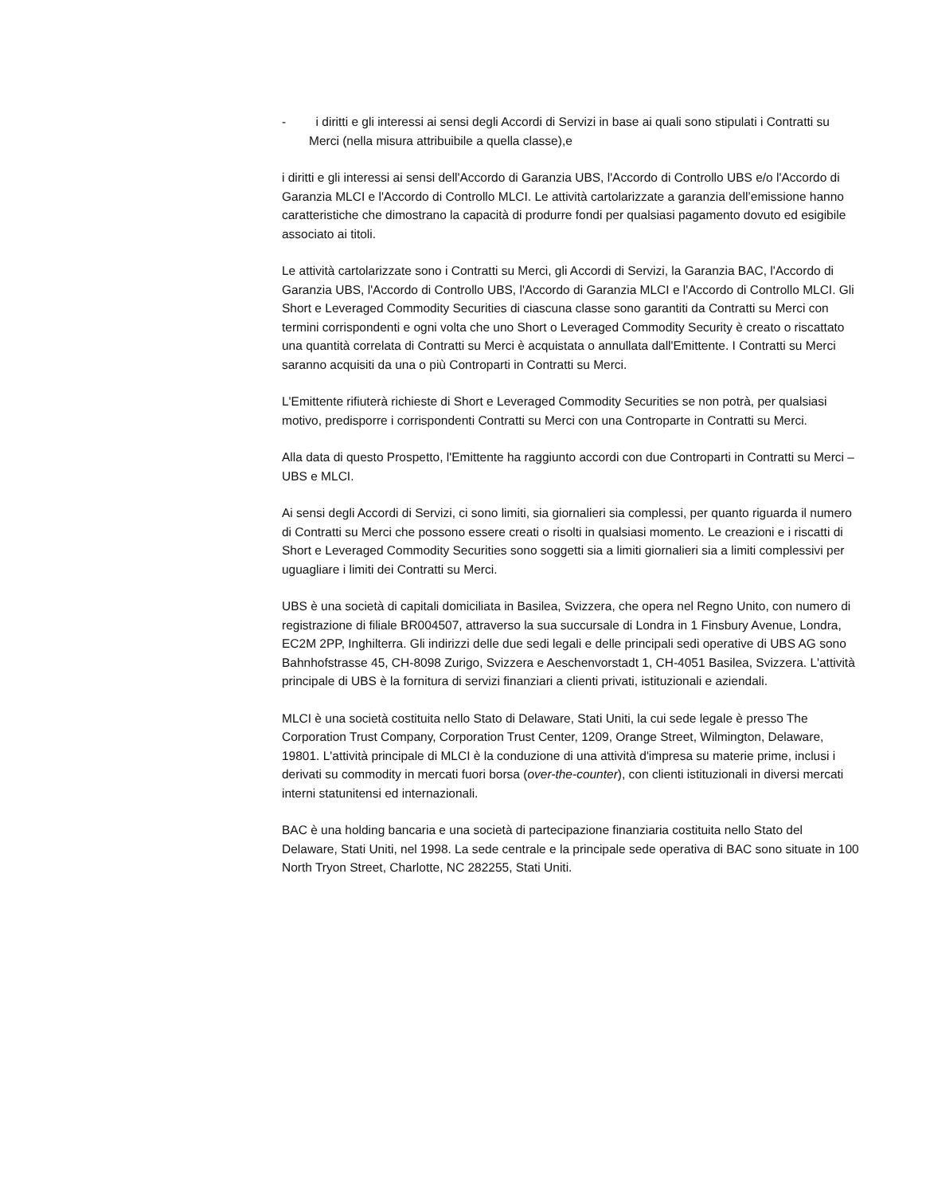- i diritti e gli interessi ai sensi degli Accordi di Servizi in base ai quali sono stipulati i Contratti su Merci (nella misura attribuibile a quella classe),e
i diritti e gli interessi ai sensi dell'Accordo di Garanzia UBS, l'Accordo di Controllo UBS e/o l'Accordo di Garanzia MLCI e l'Accordo di Controllo MLCI. Le attività cartolarizzate a garanzia dell’emissione hanno caratteristiche che dimostrano la capacità di produrre fondi per qualsiasi pagamento dovuto ed esigibile associato ai titoli.
Le attività cartolarizzate sono i Contratti su Merci, gli Accordi di Servizi, la Garanzia BAC, l'Accordo di Garanzia UBS, l'Accordo di Controllo UBS, l'Accordo di Garanzia MLCI e l'Accordo di Controllo MLCI. Gli Short e Leveraged Commodity Securities di ciascuna classe sono garantiti da Contratti su Merci con termini corrispondenti e ogni volta che uno Short o Leveraged Commodity Security è creato o riscattato una quantità correlata di Contratti su Merci è acquistata o annullata dall'Emittente. I Contratti su Merci saranno acquisiti da una o più Controparti in Contratti su Merci.
L'Emittente rifiuterà richieste di Short e Leveraged Commodity Securities se non potrà, per qualsiasi motivo, predisporre i corrispondenti Contratti su Merci con una Controparte in Contratti su Merci.
Alla data di questo Prospetto, l'Emittente ha raggiunto accordi con due Controparti in Contratti su Merci – UBS e MLCI.
Ai sensi degli Accordi di Servizi, ci sono limiti, sia giornalieri sia complessi, per quanto riguarda il numero di Contratti su Merci che possono essere creati o risolti in qualsiasi momento. Le creazioni e i riscatti di Short e Leveraged Commodity Securities sono soggetti sia a limiti giornalieri sia a limiti complessivi per uguagliare i limiti dei Contratti su Merci.
UBS è una società di capitali domiciliata in Basilea, Svizzera, che opera nel Regno Unito, con numero di registrazione di filiale BR004507, attraverso la sua succursale di Londra in 1 Finsbury Avenue, Londra, EC2M 2PP, Inghilterra. Gli indirizzi delle due sedi legali e delle principali sedi operative di UBS AG sono Bahnhofstrasse 45, CH-8098 Zurigo, Svizzera e Aeschenvorstadt 1, CH-4051 Basilea, Svizzera. L'attività principale di UBS è la fornitura di servizi finanziari a clienti privati, istituzionali e aziendali.
MLCI è una società costituita nello Stato di Delaware, Stati Uniti, la cui sede legale è presso The Corporation Trust Company, Corporation Trust Center, 1209, Orange Street, Wilmington, Delaware, 19801. L'attività principale di MLCI è la conduzione di una attività d'impresa su materie prime, inclusi i derivati su commodity in mercati fuori borsa (over-the-counter), con clienti istituzionali in diversi mercati interni statunitensi ed internazionali.
BAC è una holding bancaria e una società di partecipazione finanziaria costituita nello Stato del Delaware, Stati Uniti, nel 1998. La sede centrale e la principale sede operativa di BAC sono situate in 100 North Tryon Street, Charlotte, NC 282255, Stati Uniti.